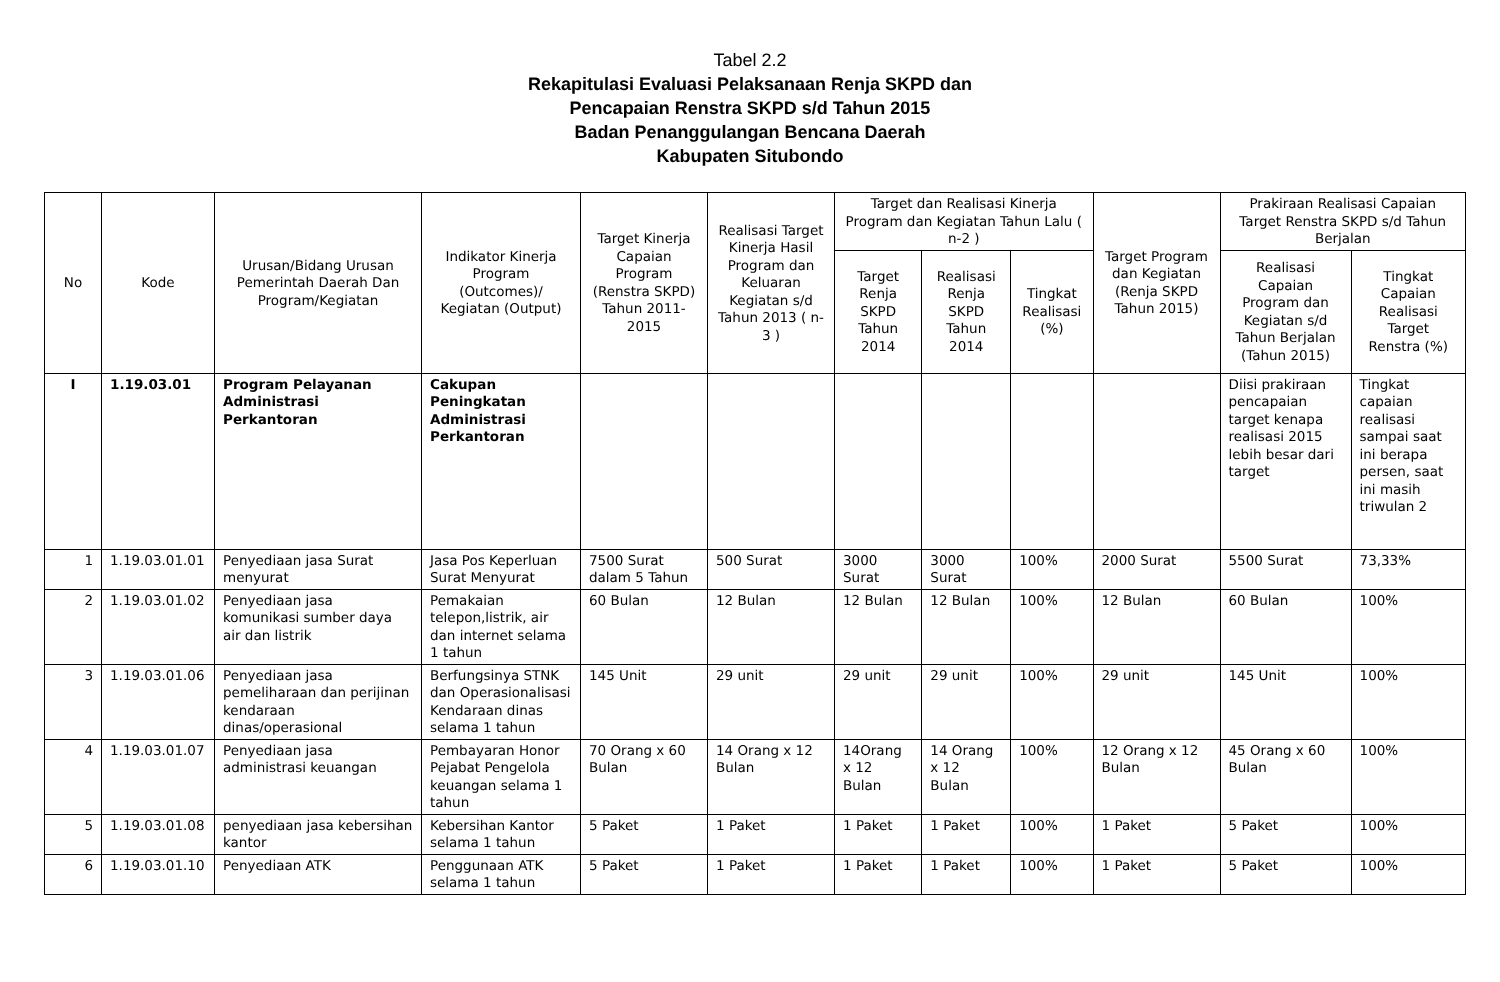Tabel 2.2
Rekapitulasi Evaluasi Pelaksanaan Renja SKPD dan
Pencapaian Renstra SKPD s/d Tahun 2015
Badan Penanggulangan Bencana Daerah
Kabupaten Situbondo
| No | Kode | Urusan/Bidang Urusan Pemerintah Daerah Dan Program/Kegiatan | Indikator Kinerja Program (Outcomes)/ Kegiatan (Output) | Target Kinerja Capaian Program (Renstra SKPD) Tahun 2011-2015 | Realisasi Target Kinerja Hasil Program dan Keluaran Kegiatan s/d Tahun 2013 ( n-3 ) | Target dan Realisasi Kinerja Program dan Kegiatan Tahun Lalu ( n-2 ) | | | Target Program dan Kegiatan (Renja SKPD Tahun 2015) | Prakiraan Realisasi Capaian Target Renstra SKPD s/d Tahun Berjalan | |
| --- | --- | --- | --- | --- | --- | --- | --- | --- | --- | --- | --- |
| | | | | | | Target Renja SKPD Tahun 2014 | Realisasi Renja SKPD Tahun 2014 | Tingkat Realisasi (%) | | Realisasi Capaian Program dan Kegiatan s/d Tahun Berjalan (Tahun 2015) | Tingkat Capaian Realisasi Target Renstra (%) |
| I | 1.19.03.01 | Program Pelayanan Administrasi Perkantoran | Cakupan Peningkatan Administrasi Perkantoran | | | | | | | Diisi prakiraan pencapaian target kenapa realisasi 2015 lebih besar dari target | Tingkat capaian realisasi sampai saat ini berapa persen, saat ini masih triwulan 2 |
| 1 | 1.19.03.01.01 | Penyediaan jasa Surat menyurat | Jasa Pos Keperluan Surat Menyurat | 7500 Surat dalam 5 Tahun | 500 Surat | 3000 Surat | 3000 Surat | 100% | 2000 Surat | 5500 Surat | 73,33% |
| 2 | 1.19.03.01.02 | Penyediaan jasa komunikasi sumber daya air dan listrik | Pemakaian telepon,listrik, air dan internet selama 1 tahun | 60 Bulan | 12 Bulan | 12 Bulan | 12 Bulan | 100% | 12 Bulan | 60 Bulan | 100% |
| 3 | 1.19.03.01.06 | Penyediaan jasa pemeliharaan dan perijinan kendaraan dinas/operasional | Berfungsinya STNK dan Operasionalisasi Kendaraan dinas selama 1 tahun | 145 Unit | 29 unit | 29 unit | 29 unit | 100% | 29 unit | 145 Unit | 100% |
| 4 | 1.19.03.01.07 | Penyediaan jasa administrasi keuangan | Pembayaran Honor Pejabat Pengelola keuangan selama 1 tahun | 70 Orang x 60 Bulan | 14 Orang x 12 Bulan | 14Orang x 12 Bulan | 14 Orang x 12 Bulan | 100% | 12 Orang x 12 Bulan | 45 Orang x 60 Bulan | 100% |
| 5 | 1.19.03.01.08 | penyediaan jasa kebersihan kantor | Kebersihan Kantor selama 1 tahun | 5 Paket | 1 Paket | 1 Paket | 1 Paket | 100% | 1 Paket | 5 Paket | 100% |
| 6 | 1.19.03.01.10 | Penyediaan ATK | Penggunaan ATK selama 1 tahun | 5 Paket | 1 Paket | 1 Paket | 1 Paket | 100% | 1 Paket | 5 Paket | 100% |